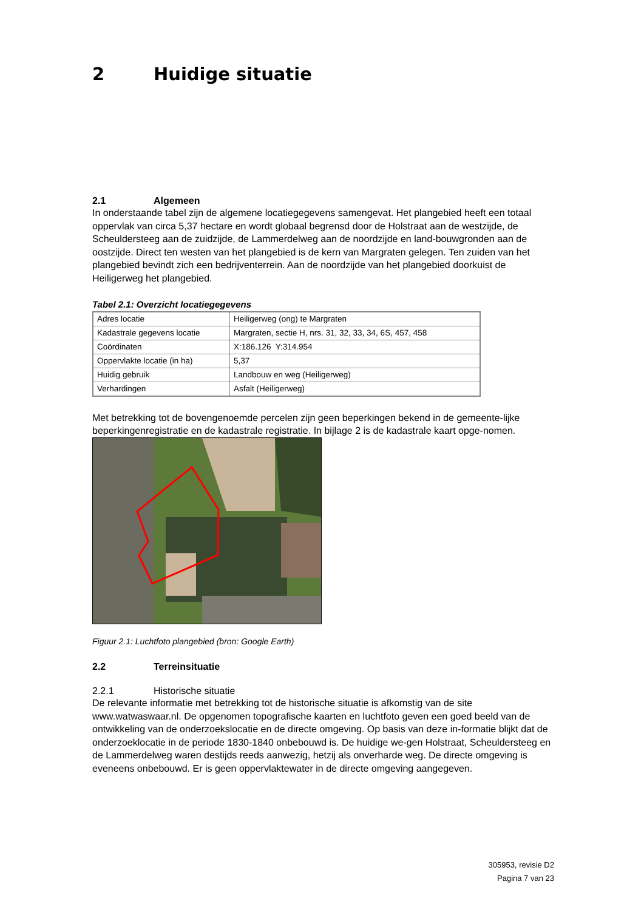2 Huidige situatie
2.1 Algemeen
In onderstaande tabel zijn de algemene locatiegegevens samengevat. Het plangebied heeft een totaal oppervlak van circa 5,37 hectare en wordt globaal begrensd door de Holstraat aan de westzijde, de Scheuldersteeg aan de zuidzijde, de Lammerdelweg aan de noordzijde en land-bouwgronden aan de oostzijde. Direct ten westen van het plangebied is de kern van Margraten gelegen. Ten zuiden van het plangebied bevindt zich een bedrijventerrein. Aan de noordzijde van het plangebied doorkuist de Heiligerweg het plangebied.
Tabel 2.1: Overzicht locatiegegevens
| Adres locatie | Heiligerweg (ong) te Margraten |
| Kadastrale gegevens locatie | Margraten, sectie H, nrs. 31, 32, 33, 34, 6S, 457, 458 |
| Coördinaten | X:186.126 Y:314.954 |
| Oppervlakte locatie (in ha) | 5,37 |
| Huidig gebruik | Landbouw en weg (Heiligerweg) |
| Verhardingen | Asfalt (Heiligerweg) |
Met betrekking tot de bovengenoemde percelen zijn geen beperkingen bekend in de gemeente-lijke beperkingenregistratie en de kadastrale registratie. In bijlage 2 is de kadastrale kaart opge-nomen.
Figuur 2.1: Luchtfoto plangebied (bron: Google Earth)
2.2 Terreinsituatie
2.2.1 Historische situatie
De relevante informatie met betrekking tot de historische situatie is afkomstig van de site www.watwaswaar.nl. De opgenomen topografische kaarten en luchtfoto geven een goed beeld van de ontwikkeling van de onderzoekslocatie en de directe omgeving. Op basis van deze in-formatie blijkt dat de onderzoeklocatie in de periode 1830-1840 onbebouwd is. De huidige we-gen Holstraat, Scheuldersteeg en de Lammerdelweg waren destijds reeds aanwezig, hetzij als onverharde weg. De directe omgeving is eveneens onbebouwd. Er is geen oppervlaktewater in de directe omgeving aangegeven.
305953, revisie D2
Pagina 7 van 23